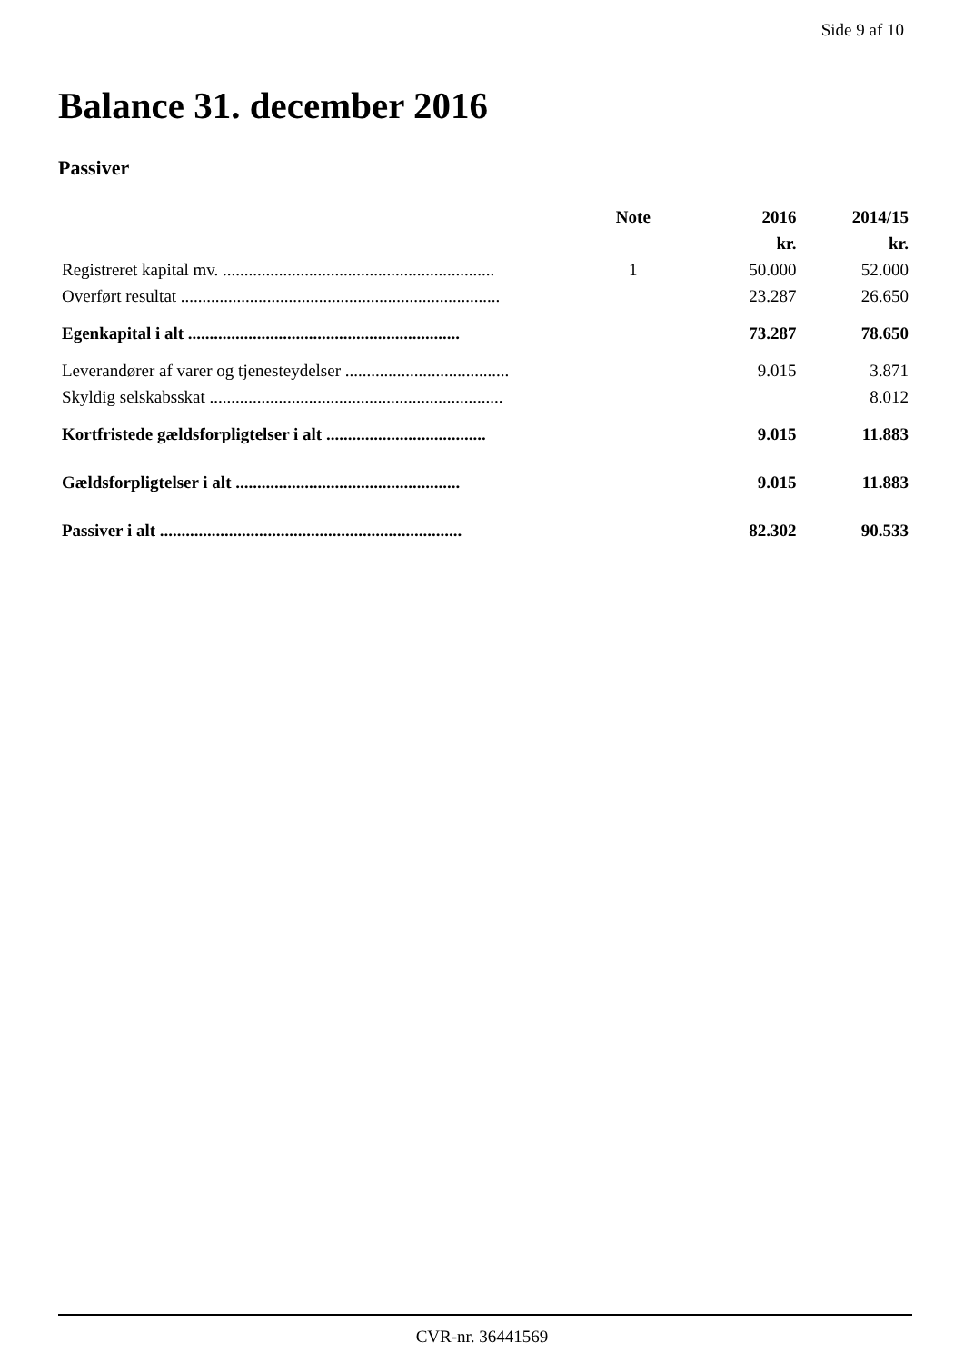Side 9 af 10
Balance 31. december 2016
Passiver
| | Note | 2016 | 2014/15 |
| --- | --- | --- | --- |
| | | kr. | kr. |
| Registreret kapital mv. ............................................................... | 1 | 50.000 | 52.000 |
| Overført resultat .......................................................................... | | 23.287 | 26.650 |
| Egenkapital i alt ............................................................... | | 73.287 | 78.650 |
| Leverandører af varer og tjenesteydelser ...................................... | | 9.015 | 3.871 |
| Skyldig selskabsskat .................................................................... | | | 8.012 |
| Kortfristede gældsforpligtelser i alt ..................................... | | 9.015 | 11.883 |
| Gældsforpligtelser i alt .................................................... | | 9.015 | 11.883 |
| Passiver i alt ...................................................................... | | 82.302 | 90.533 |
CVR-nr. 36441569